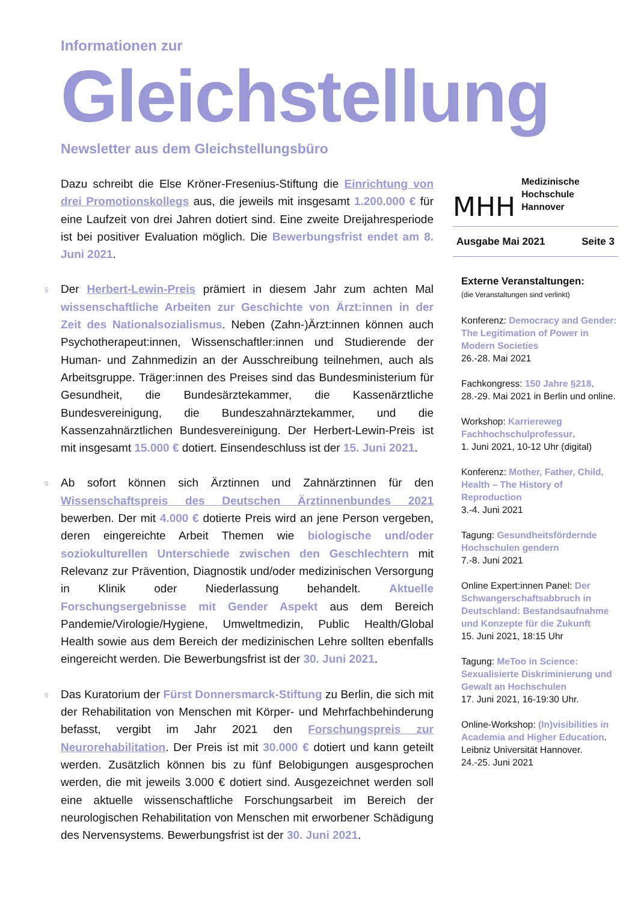Informationen zur
Gleichstellung
Newsletter aus dem Gleichstellungsbüro
Dazu schreibt die Else Kröner-Fresenius-Stiftung die Einrichtung von drei Promotionskollegs aus, die jeweils mit insgesamt 1.200.000 € für eine Laufzeit von drei Jahren dotiert sind. Eine zweite Dreijahresperiode ist bei positiver Evaluation möglich. Die Bewerbungsfrist endet am 8. Juni 2021.
♀ Der Herbert-Lewin-Preis prämiert in diesem Jahr zum achten Mal wissenschaftliche Arbeiten zur Geschichte von Ärzt:innen in der Zeit des Nationalsozialismus. Neben (Zahn-)Ärzt:innen können auch Psychotherapeut:innen, Wissenschaftler:innen und Studierende der Human- und Zahnmedizin an der Ausschreibung teilnehmen, auch als Arbeitsgruppe. Träger:innen des Preises sind das Bundesministerium für Gesundheit, die Bundesärztekammer, die Kassenärztliche Bundesvereinigung, die Bundeszahnärztekammer, und die Kassenzahnärztlichen Bundesvereinigung. Der Herbert-Lewin-Preis ist mit insgesamt 15.000 € dotiert. Einsendeschluss ist der 15. Juni 2021.
♀ Ab sofort können sich Ärztinnen und Zahnärztinnen für den Wissenschaftspreis des Deutschen Ärztinnenbundes 2021 bewerben. Der mit 4.000 € dotierte Preis wird an jene Person vergeben, deren eingereichte Arbeit Themen wie biologische und/oder soziokulturellen Unterschiede zwischen den Geschlechtern mit Relevanz zur Prävention, Diagnostik und/oder medizinischen Versorgung in Klinik oder Niederlassung behandelt. Aktuelle Forschungsergebnisse mit Gender Aspekt aus dem Bereich Pandemie/Virologie/Hygiene, Umweltmedizin, Public Health/Global Health sowie aus dem Bereich der medizinischen Lehre sollten ebenfalls eingereicht werden. Die Bewerbungsfrist ist der 30. Juni 2021.
♀ Das Kuratorium der Fürst Donnersmarck-Stiftung zu Berlin, die sich mit der Rehabilitation von Menschen mit Körper- und Mehrfachbehinderung befasst, vergibt im Jahr 2021 den Forschungspreis zur Neurorehabilitation. Der Preis ist mit 30.000 € dotiert und kann geteilt werden. Zusätzlich können bis zu fünf Belobigungen ausgesprochen werden, die mit jeweils 3.000 € dotiert sind. Ausgezeichnet werden soll eine aktuelle wissenschaftliche Forschungsarbeit im Bereich der neurologischen Rehabilitation von Menschen mit erworbener Schädigung des Nervensystems. Bewerbungsfrist ist der 30. Juni 2021.
MHH Medizinische Hochschule
Hannover
Ausgabe Mai 2021 Seite 3
Externe Veranstaltungen:
(die Veranstaltungen sind verlinkt)
Konferenz: Democracy and Gender: The Legitimation of Power in Modern Societies
26.-28. Mai 2021
Fachkongress: 150 Jahre §218.
28.-29. Mai 2021 in Berlin und online.
Workshop: Karriereweg Fachhochschulprofessur.
1. Juni 2021, 10-12 Uhr (digital)
Konferenz: Mother, Father, Child, Health – The History of Reproduction
3.-4. Juni 2021
Tagung: Gesundheitsfördernde Hochschulen gendern
7.-8. Juni 2021
Online Expert:innen Panel: Der Schwangerschaftsabbruch in Deutschland: Bestandsaufnahme und Konzepte für die Zukunft
15. Juni 2021, 18:15 Uhr
Tagung: MeToo in Science: Sexualisierte Diskriminierung und Gewalt an Hochschulen
17. Juni 2021, 16-19:30 Uhr.
Online-Workshop: (In)visibilities in Academia and Higher Education.
Leibniz Universität Hannover.
24.-25. Juni 2021